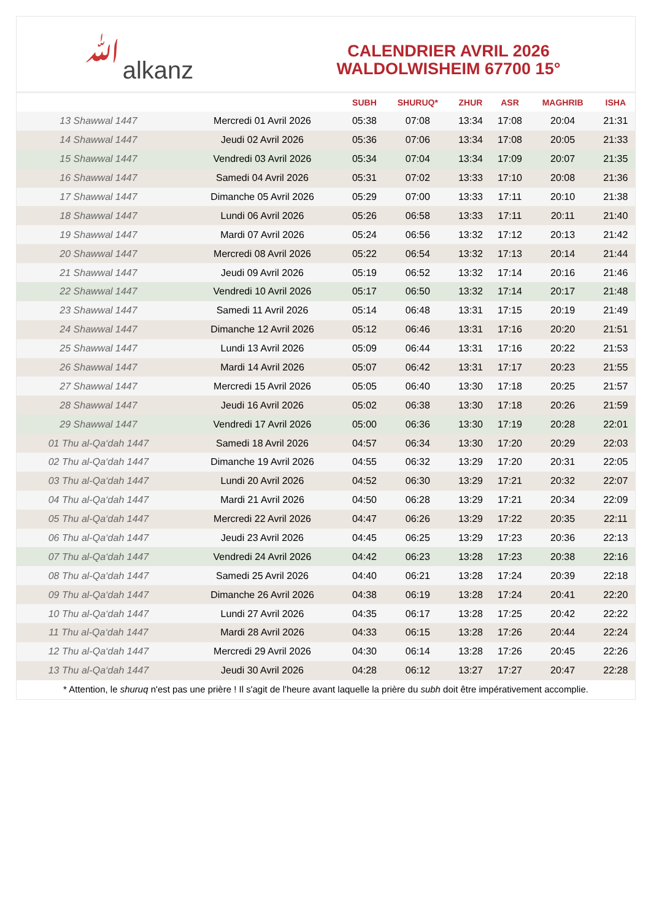ﷲalkanz
CALENDRIER AVRIL 2026
WALDOLWISHEIM 67700 15°
| | | SUBH | SHURUQ* | ZHUR | ASR | MAGHRIB | ISHA |
| --- | --- | --- | --- | --- | --- | --- | --- |
| 13 Shawwal 1447 | Mercredi 01 Avril 2026 | 05:38 | 07:08 | 13:34 | 17:08 | 20:04 | 21:31 |
| 14 Shawwal 1447 | Jeudi 02 Avril 2026 | 05:36 | 07:06 | 13:34 | 17:08 | 20:05 | 21:33 |
| 15 Shawwal 1447 | Vendredi 03 Avril 2026 | 05:34 | 07:04 | 13:34 | 17:09 | 20:07 | 21:35 |
| 16 Shawwal 1447 | Samedi 04 Avril 2026 | 05:31 | 07:02 | 13:33 | 17:10 | 20:08 | 21:36 |
| 17 Shawwal 1447 | Dimanche 05 Avril 2026 | 05:29 | 07:00 | 13:33 | 17:11 | 20:10 | 21:38 |
| 18 Shawwal 1447 | Lundi 06 Avril 2026 | 05:26 | 06:58 | 13:33 | 17:11 | 20:11 | 21:40 |
| 19 Shawwal 1447 | Mardi 07 Avril 2026 | 05:24 | 06:56 | 13:32 | 17:12 | 20:13 | 21:42 |
| 20 Shawwal 1447 | Mercredi 08 Avril 2026 | 05:22 | 06:54 | 13:32 | 17:13 | 20:14 | 21:44 |
| 21 Shawwal 1447 | Jeudi 09 Avril 2026 | 05:19 | 06:52 | 13:32 | 17:14 | 20:16 | 21:46 |
| 22 Shawwal 1447 | Vendredi 10 Avril 2026 | 05:17 | 06:50 | 13:32 | 17:14 | 20:17 | 21:48 |
| 23 Shawwal 1447 | Samedi 11 Avril 2026 | 05:14 | 06:48 | 13:31 | 17:15 | 20:19 | 21:49 |
| 24 Shawwal 1447 | Dimanche 12 Avril 2026 | 05:12 | 06:46 | 13:31 | 17:16 | 20:20 | 21:51 |
| 25 Shawwal 1447 | Lundi 13 Avril 2026 | 05:09 | 06:44 | 13:31 | 17:16 | 20:22 | 21:53 |
| 26 Shawwal 1447 | Mardi 14 Avril 2026 | 05:07 | 06:42 | 13:31 | 17:17 | 20:23 | 21:55 |
| 27 Shawwal 1447 | Mercredi 15 Avril 2026 | 05:05 | 06:40 | 13:30 | 17:18 | 20:25 | 21:57 |
| 28 Shawwal 1447 | Jeudi 16 Avril 2026 | 05:02 | 06:38 | 13:30 | 17:18 | 20:26 | 21:59 |
| 29 Shawwal 1447 | Vendredi 17 Avril 2026 | 05:00 | 06:36 | 13:30 | 17:19 | 20:28 | 22:01 |
| 01 Thu al-Qa‘dah 1447 | Samedi 18 Avril 2026 | 04:57 | 06:34 | 13:30 | 17:20 | 20:29 | 22:03 |
| 02 Thu al-Qa‘dah 1447 | Dimanche 19 Avril 2026 | 04:55 | 06:32 | 13:29 | 17:20 | 20:31 | 22:05 |
| 03 Thu al-Qa‘dah 1447 | Lundi 20 Avril 2026 | 04:52 | 06:30 | 13:29 | 17:21 | 20:32 | 22:07 |
| 04 Thu al-Qa‘dah 1447 | Mardi 21 Avril 2026 | 04:50 | 06:28 | 13:29 | 17:21 | 20:34 | 22:09 |
| 05 Thu al-Qa‘dah 1447 | Mercredi 22 Avril 2026 | 04:47 | 06:26 | 13:29 | 17:22 | 20:35 | 22:11 |
| 06 Thu al-Qa‘dah 1447 | Jeudi 23 Avril 2026 | 04:45 | 06:25 | 13:29 | 17:23 | 20:36 | 22:13 |
| 07 Thu al-Qa‘dah 1447 | Vendredi 24 Avril 2026 | 04:42 | 06:23 | 13:28 | 17:23 | 20:38 | 22:16 |
| 08 Thu al-Qa‘dah 1447 | Samedi 25 Avril 2026 | 04:40 | 06:21 | 13:28 | 17:24 | 20:39 | 22:18 |
| 09 Thu al-Qa‘dah 1447 | Dimanche 26 Avril 2026 | 04:38 | 06:19 | 13:28 | 17:24 | 20:41 | 22:20 |
| 10 Thu al-Qa‘dah 1447 | Lundi 27 Avril 2026 | 04:35 | 06:17 | 13:28 | 17:25 | 20:42 | 22:22 |
| 11 Thu al-Qa‘dah 1447 | Mardi 28 Avril 2026 | 04:33 | 06:15 | 13:28 | 17:26 | 20:44 | 22:24 |
| 12 Thu al-Qa‘dah 1447 | Mercredi 29 Avril 2026 | 04:30 | 06:14 | 13:28 | 17:26 | 20:45 | 22:26 |
| 13 Thu al-Qa‘dah 1447 | Jeudi 30 Avril 2026 | 04:28 | 06:12 | 13:27 | 17:27 | 20:47 | 22:28 |
* Attention, le shuruq n'est pas une prière ! Il s'agit de l'heure avant laquelle la prière du subh doit être impérativement accomplie.